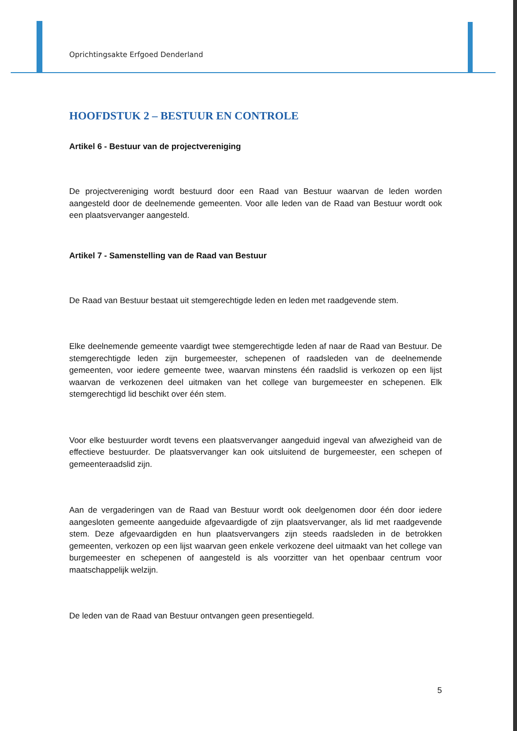Oprichtingsakte Erfgoed Denderland
HOOFDSTUK 2 – BESTUUR EN CONTROLE
Artikel 6 - Bestuur van de projectvereniging
De projectvereniging wordt bestuurd door een Raad van Bestuur waarvan de leden worden aangesteld door de deelnemende gemeenten. Voor alle leden van de Raad van Bestuur wordt ook een plaatsvervanger aangesteld.
Artikel 7 - Samenstelling van de Raad van Bestuur
De Raad van Bestuur bestaat uit stemgerechtigde leden en leden met raadgevende stem.
Elke deelnemende gemeente vaardigt twee stemgerechtigde leden af naar de Raad van Bestuur. De stemgerechtigde leden zijn burgemeester, schepenen of raadsleden van de deelnemende gemeenten, voor iedere gemeente twee, waarvan minstens één raadslid is verkozen op een lijst waarvan de verkozenen deel uitmaken van het college van burgemeester en schepenen. Elk stemgerechtigd lid beschikt over één stem.
Voor elke bestuurder wordt tevens een plaatsvervanger aangeduid ingeval van afwezigheid van de effectieve bestuurder. De plaatsvervanger kan ook uitsluitend de burgemeester, een schepen of gemeenteraadslid zijn.
Aan de vergaderingen van de Raad van Bestuur wordt ook deelgenomen door één door iedere aangesloten gemeente aangeduide afgevaardigde of zijn plaatsvervanger, als lid met raadgevende stem. Deze afgevaardigden en hun plaatsvervangers zijn steeds raadsleden in de betrokken gemeenten, verkozen op een lijst waarvan geen enkele verkozene deel uitmaakt van het college van burgemeester en schepenen of aangesteld is als voorzitter van het openbaar centrum voor maatschappelijk welzijn.
De leden van de Raad van Bestuur ontvangen geen presentiegeld.
5